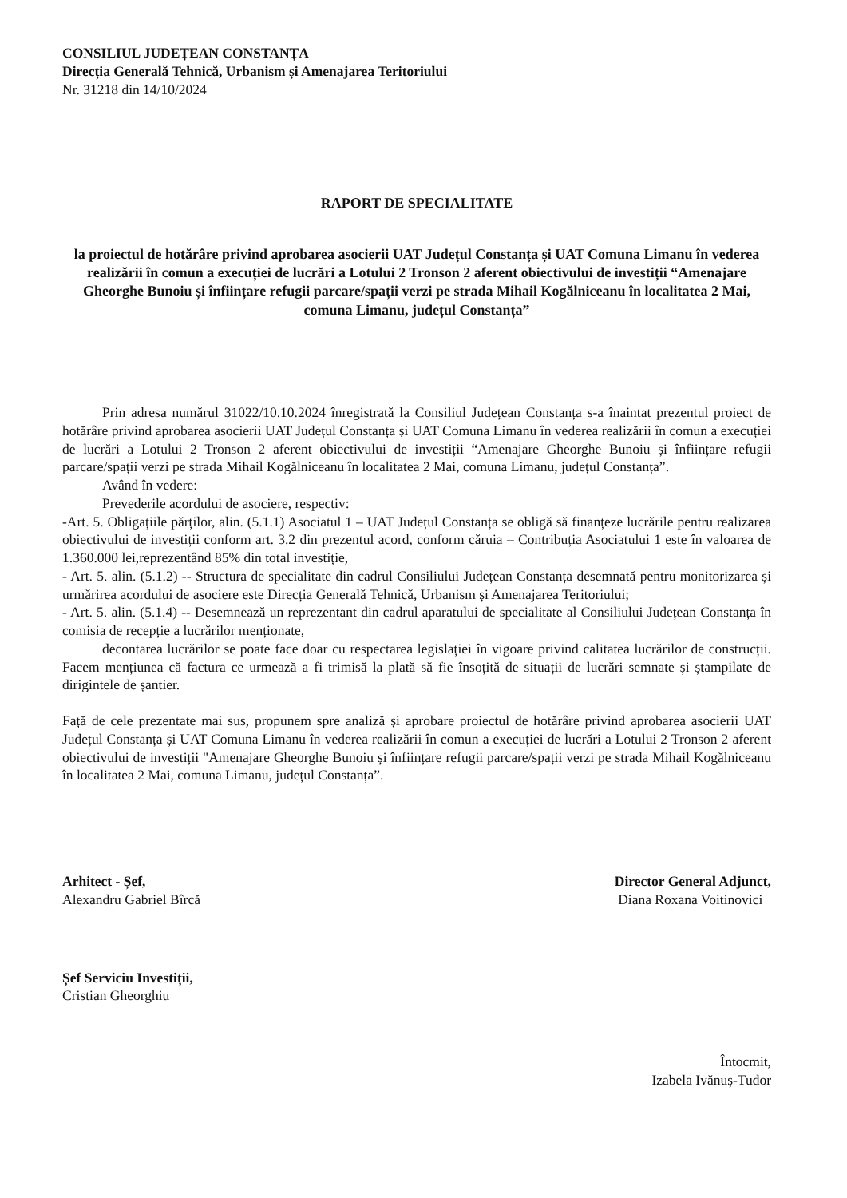CONSILIUL JUDEȚEAN CONSTANȚA
Direcția Generală Tehnică, Urbanism și Amenajarea Teritoriului
Nr. 31218 din 14/10/2024
RAPORT DE SPECIALITATE
la proiectul de hotărâre privind aprobarea asocierii UAT Județul Constanța și UAT Comuna Limanu în vederea realizării în comun a execuției de lucrări a Lotului 2 Tronson 2 aferent obiectivului de investiții “Amenajare Gheorghe Bunoiu și înființare refugii parcare/spații verzi pe strada Mihail Kogălniceanu în localitatea 2 Mai, comuna Limanu, județul Constanța”
Prin adresa numărul 31022/10.10.2024 înregistrată la Consiliul Județean Constanța s-a înaintat prezentul proiect de hotărâre privind aprobarea asocierii UAT Județul Constanța și UAT Comuna Limanu în vederea realizării în comun a execuției de lucrări a Lotului 2 Tronson 2 aferent obiectivului de investiții “Amenajare Gheorghe Bunoiu și înființare refugii parcare/spații verzi pe strada Mihail Kogălniceanu în localitatea 2 Mai, comuna Limanu, județul Constanța”.
Având în vedere:
Prevederile acordului de asociere, respectiv:
-Art. 5. Obligațiile părților, alin. (5.1.1) Asociatul 1 – UAT Județul Constanța se obligă să finanțeze lucrările pentru realizarea obiectivului de investiții conform art. 3.2 din prezentul acord, conform căruia – Contribuția Asociatului 1 este în valoarea de 1.360.000 lei,reprezentând 85% din total investiție,
- Art. 5. alin. (5.1.2) -- Structura de specialitate din cadrul Consiliului Județean Constanța desemnată pentru monitorizarea și urmărirea acordului de asociere este Direcția Generală Tehnică, Urbanism și Amenajarea Teritoriului;
- Art. 5. alin. (5.1.4) -- Desemnează un reprezentant din cadrul aparatului de specialitate al Consiliului Județean Constanța în comisia de recepție a lucrărilor menționate,
decontarea lucrărilor se poate face doar cu respectarea legislației în vigoare privind calitatea lucrărilor de construcții. Facem mențiunea că factura ce urmează a fi trimisă la plată să fie însoțită de situații de lucrări semnate și ștampilate de dirigintele de șantier.
Față de cele prezentate mai sus, propunem spre analiză și aprobare proiectul de hotărâre privind aprobarea asocierii UAT Județul Constanța și UAT Comuna Limanu în vederea realizării în comun a execuției de lucrări a Lotului 2 Tronson 2 aferent obiectivului de investiții "Amenajare Gheorghe Bunoiu și înființare refugii parcare/spații verzi pe strada Mihail Kogălniceanu în localitatea 2 Mai, comuna Limanu, județul Constanța”.
Arhitect - Șef,
Alexandru Gabriel Bîrcă
Director General Adjunct,
Diana Roxana Voitinovici
Șef Serviciu Investiții,
Cristian Gheorghiu
Întocmit,
Izabela Ivănuș-Tudor